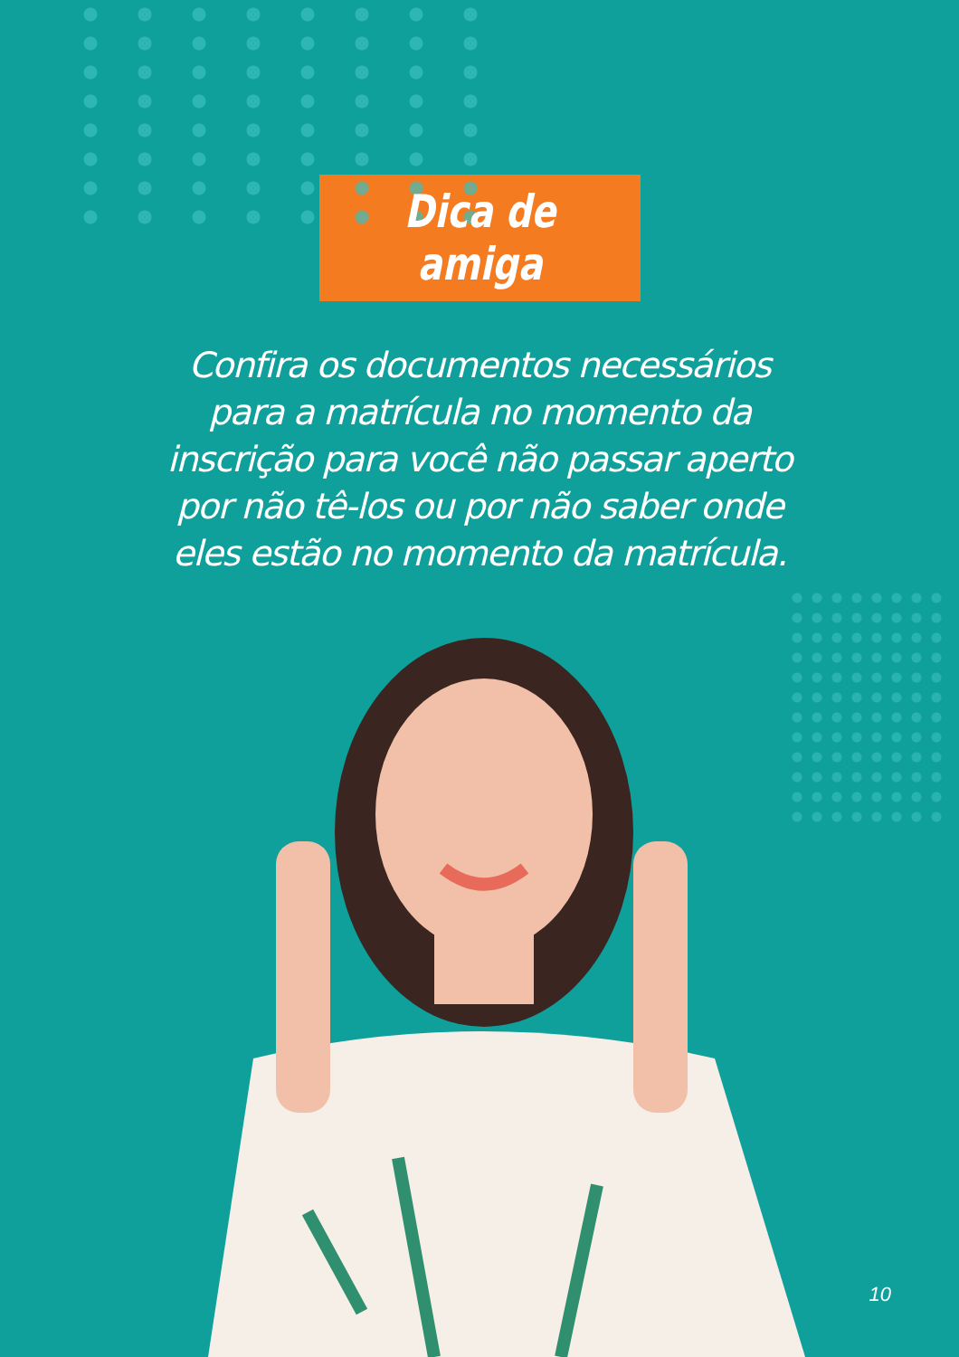Dica de amiga
Confira os documentos necessários para a matrícula no momento da inscrição para você não passar aperto por não tê-los ou por não saber onde eles estão no momento da matrícula.
10